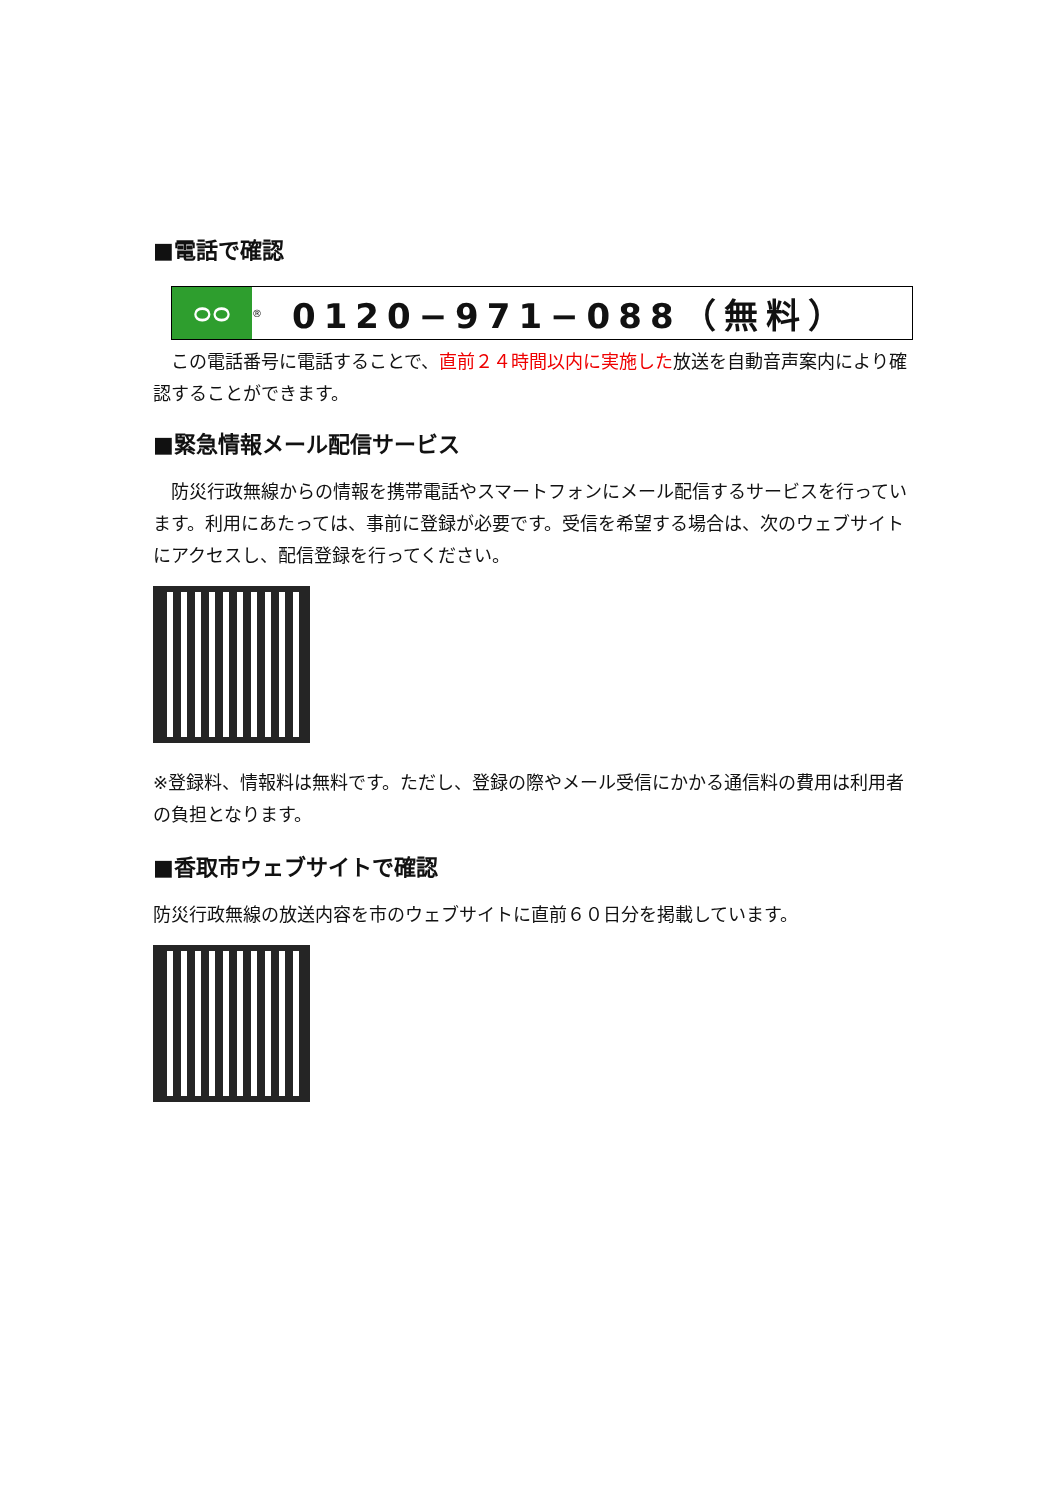■電話で確認
ᴑᴑ
® 0120−971−088（無料）
　この電話番号に電話することで、直前２４時間以内に実施した放送を自動音声案内により確認することができます。
■緊急情報メール配信サービス
　防災行政無線からの情報を携帯電話やスマートフォンにメール配信するサービスを行っています。利用にあたっては、事前に登録が必要です。受信を希望する場合は、次のウェブサイトにアクセスし、配信登録を行ってください。
※登録料、情報料は無料です。ただし、登録の際やメール受信にかかる通信料の費用は利用者の負担となります。
■香取市ウェブサイトで確認
防災行政無線の放送内容を市のウェブサイトに直前６０日分を掲載しています。